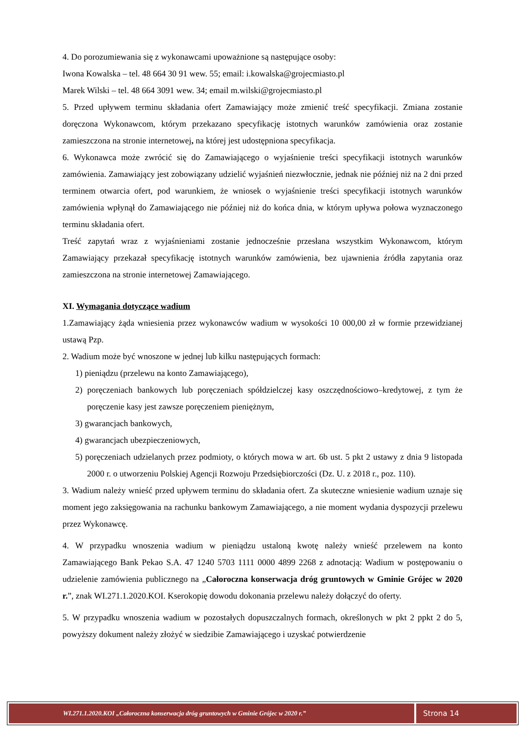4. Do porozumiewania się z wykonawcami upoważnione są następujące osoby:
Iwona Kowalska – tel. 48 664 30 91 wew. 55; email: i.kowalska@grojecmiasto.pl
Marek Wilski – tel. 48 664 3091 wew. 34; email m.wilski@grojecmiasto.pl
5. Przed upływem terminu składania ofert Zamawiający może zmienić treść specyfikacji. Zmiana zostanie doręczona Wykonawcom, którym przekazano specyfikację istotnych warunków zamówienia oraz zostanie zamieszczona na stronie internetowej, na której jest udostępniona specyfikacja.
6. Wykonawca może zwrócić się do Zamawiającego o wyjaśnienie treści specyfikacji istotnych warunków zamówienia. Zamawiający jest zobowiązany udzielić wyjaśnień niezwłocznie, jednak nie później niż na 2 dni przed terminem otwarcia ofert, pod warunkiem, że wniosek o wyjaśnienie treści specyfikacji istotnych warunków zamówienia wpłynął do Zamawiającego nie później niż do końca dnia, w którym upływa połowa wyznaczonego terminu składania ofert.
Treść zapytań wraz z wyjaśnieniami zostanie jednocześnie przesłana wszystkim Wykonawcom, którym Zamawiający przekazał specyfikację istotnych warunków zamówienia, bez ujawnienia źródła zapytania oraz zamieszczona na stronie internetowej Zamawiającego.
XI. Wymagania dotyczące wadium
1.Zamawiający żąda wniesienia przez wykonawców wadium w wysokości 10 000,00 zł w formie przewidzianej ustawą Pzp.
2. Wadium może być wnoszone w jednej lub kilku następujących formach:
1) pieniądzu (przelewu na konto Zamawiającego),
2) poręczeniach bankowych lub poręczeniach spółdzielczej kasy oszczędnościowo–kredytowej, z tym że poręczenie kasy jest zawsze poręczeniem pieniężnym,
3) gwarancjach bankowych,
4) gwarancjach ubezpieczeniowych,
5) poręczeniach udzielanych przez podmioty, o których mowa w art. 6b ust. 5 pkt 2 ustawy z dnia 9 listopada 2000 r. o utworzeniu Polskiej Agencji Rozwoju Przedsiębiorczości (Dz. U. z 2018 r., poz. 110).
3. Wadium należy wnieść przed upływem terminu do składania ofert. Za skuteczne wniesienie wadium uznaje się moment jego zaksięgowania na rachunku bankowym Zamawiającego, a nie moment wydania dyspozycji przelewu przez Wykonawcę.
4. W przypadku wnoszenia wadium w pieniądzu ustaloną kwotę należy wnieść przelewem na konto Zamawiającego Bank Pekao S.A. 47 1240 5703 1111 0000 4899 2268 z adnotacją: Wadium w postępowaniu o udzielenie zamówienia publicznego na „Całoroczna konserwacja dróg gruntowych w Gminie Grójec w 2020 r.”, znak WI.271.1.2020.KOI. Kserokopię dowodu dokonania przelewu należy dołączyć do oferty.
5. W przypadku wnoszenia wadium w pozostałych dopuszczalnych formach, określonych w pkt 2 ppkt 2 do 5, powyższy dokument należy złożyć w siedzibie Zamawiającego i uzyskać potwierdzenie
WI.271.1.2020.KOI „Całoroczna konserwacja dróg gruntowych w Gminie Grójec w 2020 r.”
Strona 14